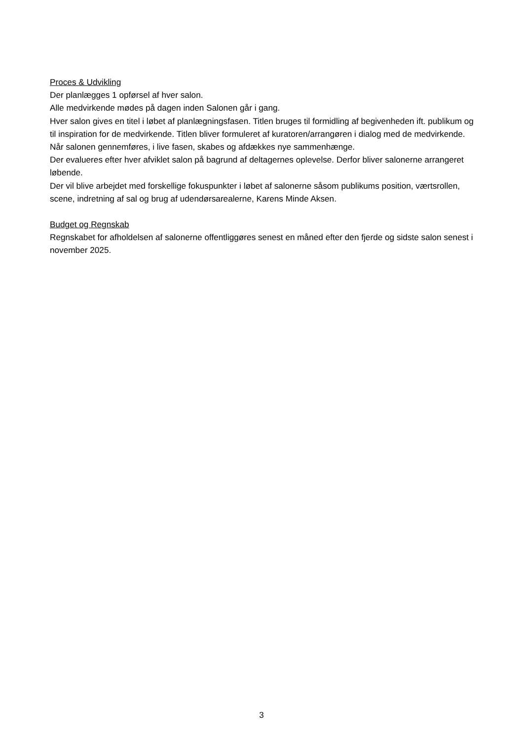Proces & Udvikling
Der planlægges 1 opførsel af hver salon.
Alle medvirkende mødes på dagen inden Salonen går i gang.
Hver salon gives en titel i løbet af planlægningsfasen. Titlen bruges til formidling af begivenheden ift. publikum og til inspiration for de medvirkende. Titlen bliver formuleret af kuratoren/arrangøren i dialog med de medvirkende. Når salonen gennemføres, i live fasen, skabes og afdækkes nye sammenhænge.
Der evalueres efter hver afviklet salon på bagrund af deltagernes oplevelse. Derfor bliver salonerne arrangeret løbende.
Der vil blive arbejdet med forskellige fokuspunkter i løbet af salonerne såsom publikums position, værtsrollen, scene, indretning af sal og brug af udendørsarealerne, Karens Minde Aksen.
Budget og Regnskab
Regnskabet for afholdelsen af salonerne offentliggøres senest en måned efter den fjerde og sidste salon senest i november 2025.
3